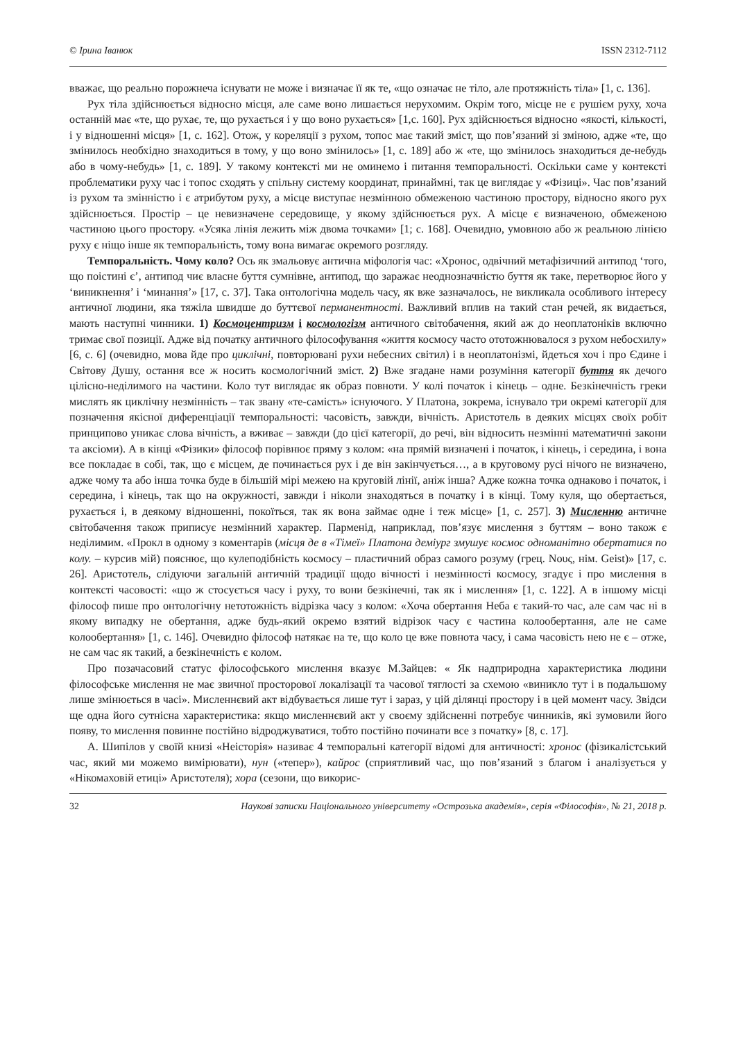© Ірина Іванюк ISSN 2312-7112
вважає, що реально порожнеча існувати не може і визначає її як те, «що означає не тіло, але протяжність тіла» [1, с. 136].
Рух тіла здійснюється відносно місця, але саме воно лишається нерухомим. Окрім того, місце не є рушієм руху, хоча останній має «те, що рухає, те, що рухається і у що воно рухається» [1,с. 160]. Рух здійснюється відносно «якості, кількості, і у відношенні місця» [1, с. 162]. Отож, у кореляції з рухом, топос має такий зміст, що пов’язаний зі зміною, адже «те, що змінилось необхідно знаходиться в тому, у що воно змінилось» [1, с. 189] або ж «те, що змінилось знаходиться де-небудь або в чому-небудь» [1, с. 189]. У такому контексті ми не оминемо і питання темпоральності. Оскільки саме у контексті проблематики руху час і топос сходять у спільну систему координат, принаймні, так це виглядає у «Фізиці». Час пов’язаний із рухом та змінністю і є атрибутом руху, а місце виступає незмінною обмеженою частиною простору, відносно якого рух здійснюється. Простір – це невизначене середовище, у якому здійснюється рух. А місце є визначеною, обмеженою частиною цього простору. «Усяка лінія лежить між двома точками» [1; с. 168]. Очевидно, умовною або ж реальною лінією руху є ніщо інше як темпоральність, тому вона вимагає окремого розгляду.
Темпоральність. Чому коло? Ось як змальовує антична міфологія час: «Хронос, одвічний метафізичний антипод ‘того, що поістині є’, антипод чиє власне буття сумнівне, антипод, що заражає неоднозначністю буття як таке, перетворює його у ‘виникнення’ і ‘минання’» [17, с. 37]. Така онтологічна модель часу, як вже зазначалось, не викликала особливого інтересу античної людини, яка тяжіла швидше до буттєвої перманентності. Важливий вплив на такий стан речей, як видається, мають наступні чинники. 1) Космоцентризм і космологізм античного світобачення, який аж до неоплатоніків включно тримає свої позиції. Адже від початку античного філософування «життя космосу часто ототожнювалося з рухом небосхилу» [6, с. 6] (очевидно, мова йде про циклічні, повторювані рухи небесних світил) і в неоплатонізмі, йдеться хоч і про Єдине і Світову Душу, остання все ж носить космологічний зміст. 2) Вже згадане нами розуміння категорії буття як дечого цілісно-неділимого на частини. Коло тут виглядає як образ повноти. У колі початок і кінець – одне. Безкінечність греки мислять як циклічну незмінність – так звану «те-самість» існуючого. У Платона, зокрема, існувало три окремі категорії для позначення якісної диференціації темпоральності: часовість, завжди, вічність. Аристотель в деяких місцях своїх робіт принципово уникає слова вічність, а вживає – завжди (до цієї категорії, до речі, він відносить незмінні математичні закони та аксіоми). А в кінці «Фізики» філософ порівнює пряму з колом: «на прямій визначені і початок, і кінець, і середина, і вона все покладає в собі, так, що є місцем, де починається рух і де він закінчується…, а в круговому русі нічого не визначено, адже чому та або інша точка буде в більшій мірі межею на круговій лінії, аніж інша? Адже кожна точка однаково і початок, і середина, і кінець, так що на окружності, завжди і ніколи знаходяться в початку і в кінці. Тому куля, що обертається, рухається і, в деякому відношенні, покоїться, так як вона займає одне і теж місце» [1, с. 257]. 3) Мисленню античне світобачення також приписує незмінний характер. Парменід, наприклад, пов’язує мислення з буттям – воно також є неділимим. «Прокл в одному з коментарів (місця де в «Тімеї» Платона деміург змушує космос одноманітно обертатися по колу. – курсив мій) пояснює, що кулеподібність космосу – пластичний образ самого розуму (грец. Νους, нім. Geist)» [17, с. 26]. Аристотель, слідуючи загальній античній традиції щодо вічності і незмінності космосу, згадує і про мислення в контексті часовості: «що ж стосується часу і руху, то вони безкінечні, так як і мислення» [1, с. 122]. А в іншому місці філософ пише про онтологічну нетотожність відрізка часу з колом: «Хоча обертання Неба є такий-то час, але сам час ні в якому випадку не обертання, адже будь-який окремо взятий відрізок часу є частина колообертання, але не саме колообертання» [1, с. 146]. Очевидно філософ натякає на те, що коло це вже повнота часу, і сама часовість нею не є – отже, не сам час як такий, а безкінечність є колом.
Про позачасовий статус філософського мислення вказує М.Зайцев: « Як надприродна характеристика людини філософське мислення не має звичної просторової локалізації та часової тяглості за схемою «виникло тут і в подальшому лише змінюється в часі». Мисленнєвий акт відбувається лише тут і зараз, у цій ділянці простору і в цей момент часу. Звідси ще одна його сутнісна характеристика: якщо мисленнєвий акт у своєму здійсненні потребує чинників, які зумовили його появу, то мислення повинне постійно відроджуватися, тобто постійно починати все з початку» [8, с. 17].
А. Шипілов у своїй книзі «Неісторія» називає 4 темпоральні категорії відомі для античності: хронос (фізикалістський час, який ми можемо вимірювати), нун («тепер»), кайрос (сприятливий час, що пов’язаний з благом і аналізується у «Нікомаховій етиці» Аристотеля); хора (сезони, що викорис-
32 Наукові записки Національного університету «Острозька академія», серія «Філософія», № 21, 2018 р.